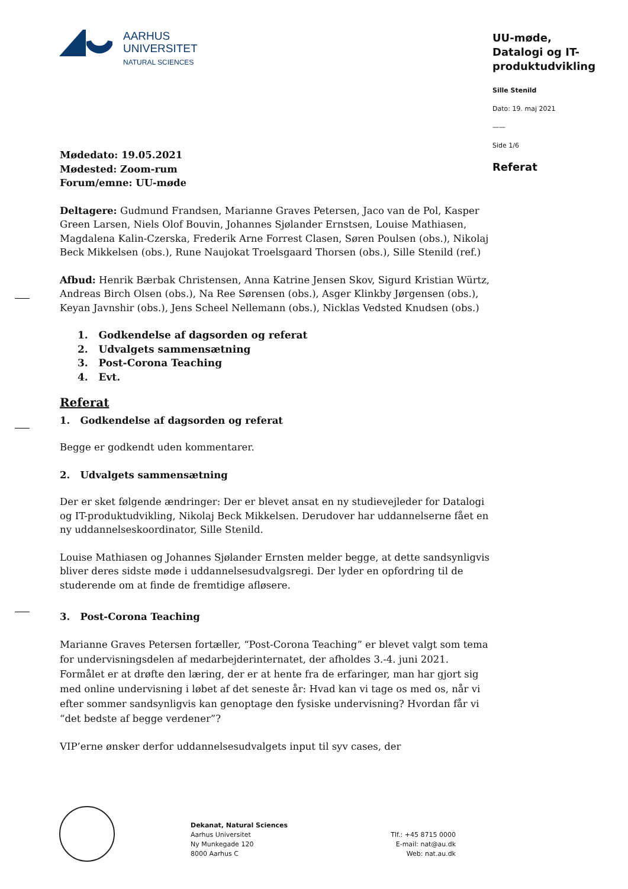AARHUS
UNIVERSITET
NATURAL SCIENCES
UU-møde,
Datalogi og IT-produktudvikling
Sille Stenild
Dato: 19. maj 2021
——
Side 1/6
Referat
Mødedato: 19.05.2021
Mødested: Zoom-rum
Forum/emne: UU-møde
Deltagere: Gudmund Frandsen, Marianne Graves Petersen, Jaco van de Pol, Kasper Green Larsen, Niels Olof Bouvin, Johannes Sjølander Ernstsen, Louise Mathiasen, Magdalena Kalin-Czerska, Frederik Arne Forrest Clasen, Søren Poulsen (obs.), Nikolaj Beck Mikkelsen (obs.), Rune Naujokat Troelsgaard Thorsen (obs.), Sille Stenild (ref.)
Afbud: Henrik Bærbak Christensen, Anna Katrine Jensen Skov, Sigurd Kristian Würtz, Andreas Birch Olsen (obs.), Na Ree Sørensen (obs.), Asger Klinkby Jørgensen (obs.), Keyan Javnshir (obs.), Jens Scheel Nellemann (obs.), Nicklas Vedsted Knudsen (obs.)
1. Godkendelse af dagsorden og referat
2. Udvalgets sammensætning
3. Post-Corona Teaching
4. Evt.
Referat
1. Godkendelse af dagsorden og referat
Begge er godkendt uden kommentarer.
2. Udvalgets sammensætning
Der er sket følgende ændringer: Der er blevet ansat en ny studievejleder for Datalogi og IT-produktudvikling, Nikolaj Beck Mikkelsen. Derudover har uddannelserne fået en ny uddannelseskoordinator, Sille Stenild.
Louise Mathiasen og Johannes Sjølander Ernsten melder begge, at dette sandsynligvis bliver deres sidste møde i uddannelsesudvalgsregi. Der lyder en opfordring til de studerende om at finde de fremtidige afløsere.
3. Post-Corona Teaching
Marianne Graves Petersen fortæller, “Post-Corona Teaching” er blevet valgt som tema for undervisningsdelen af medarbejderinternatet, der afholdes 3.-4. juni 2021. Formålet er at drøfte den læring, der er at hente fra de erfaringer, man har gjort sig med online undervisning i løbet af det seneste år: Hvad kan vi tage os med os, når vi efter sommer sandsynligvis kan genoptage den fysiske undervisning? Hvordan får vi “det bedste af begge verdener”?
VIP’erne ønsker derfor uddannelsesudvalgets input til syv cases, der
Dekanat, Natural Sciences
Aarhus Universitet
Ny Munkegade 120
8000 Aarhus C
Tlf.: +45 8715 0000
E-mail: nat@au.dk
Web: nat.au.dk